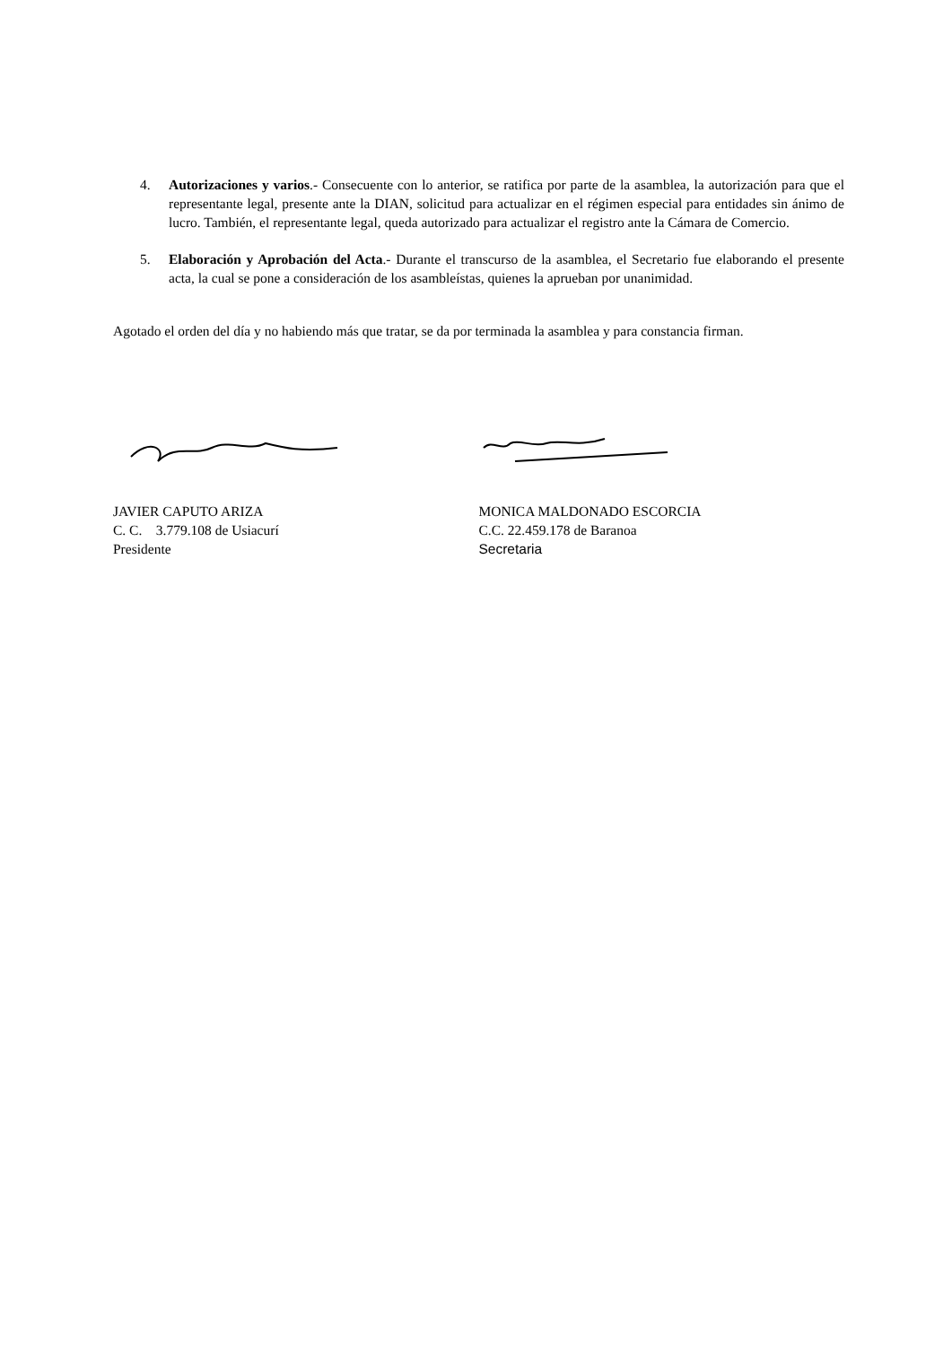4. Autorizaciones y varios.- Consecuente con lo anterior, se ratifica por parte de la asamblea, la autorización para que el representante legal, presente ante la DIAN, solicitud para actualizar en el régimen especial para entidades sin ánimo de lucro. También, el representante legal, queda autorizado para actualizar el registro ante la Cámara de Comercio.
5. Elaboración y Aprobación del Acta.- Durante el transcurso de la asamblea, el Secretario fue elaborando el presente acta, la cual se pone a consideración de los asambleístas, quienes la aprueban por unanimidad.
Agotado el orden del día y no habiendo más que tratar, se da por terminada la asamblea y para constancia firman.
JAVIER CAPUTO ARIZA
C. C. 3.779.108 de Usiacurí
Presidente
MONICA MALDONADO ESCORCIA
C.C. 22.459.178 de Baranoa
Secretaria